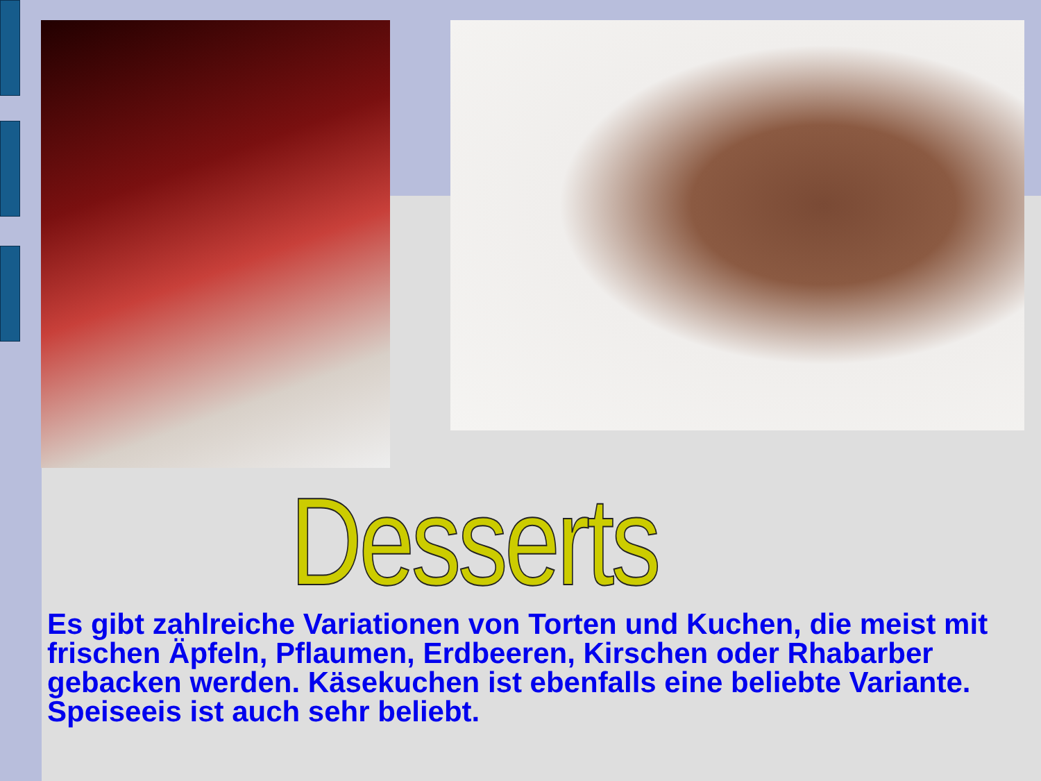Desserts
Es gibt zahlreiche Variationen von Torten und Kuchen, die meist mit frischen Äpfeln, Pflaumen, Erdbeeren, Kirschen oder Rhabarber gebacken werden. Käsekuchen ist ebenfalls eine beliebte Variante. Speiseeis ist auch sehr beliebt.